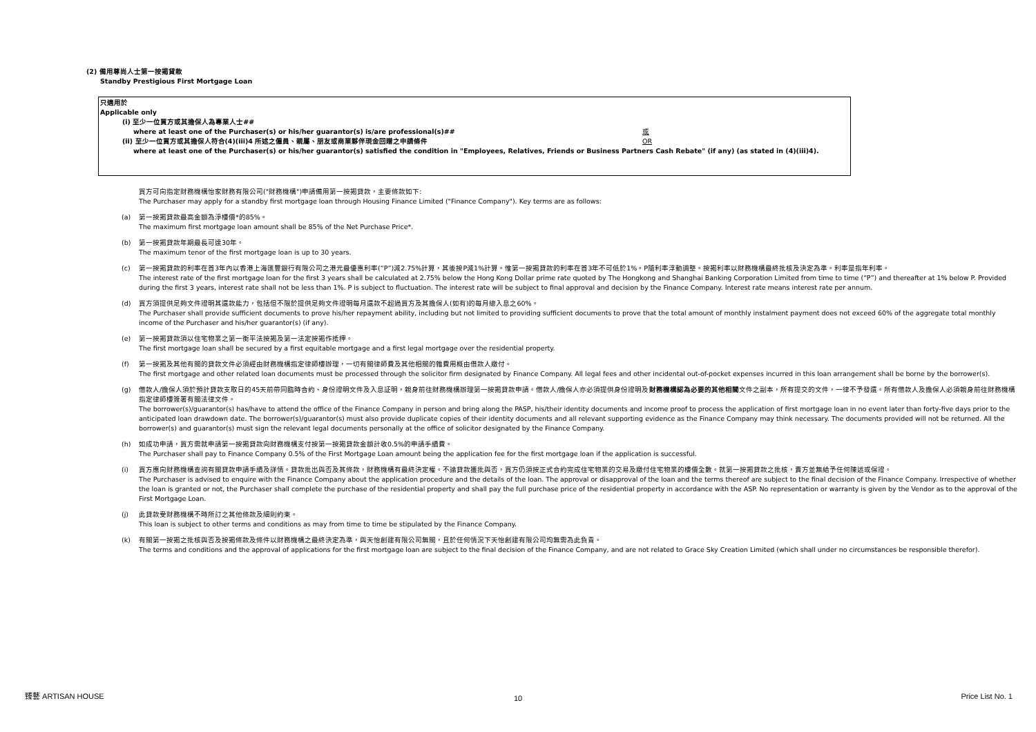(2) 備用尊尚人士第一按揭貸款
Standby Prestigious First Mortgage Loan
只適用於
Applicable only
(i) 至少一位買方或其擔保人為專業人士##
where at least one of the Purchaser(s) or his/her guarantor(s) is/are professional(s)##
或
OR
(ii) 至少一位買方或其擔保人符合(4)(iii)4 所述之僱員、親屬、朋友或商業夥伴現金回贈之申請條件
where at least one of the Purchaser(s) or his/her guarantor(s) satisfied the condition in "Employees, Relatives, Friends or Business Partners Cash Rebate" (if any) (as stated in (4)(iii)4).
買方可向指定財務機構怡家財務有限公司("財務機構")申請備用第一按揭貸款，主要條款如下:
The Purchaser may apply for a standby first mortgage loan through Housing Finance Limited ("Finance Company"). Key terms are as follows:
(a) 第一按揭貸款最高金額為淨樓價*的85%。
The maximum first mortgage loan amount shall be 85% of the Net Purchase Price*.
(b) 第一按揭貸款年期最長可達30年。
The maximum tenor of the first mortgage loan is up to 30 years.
(c) 第一按揭貸款的利率在首3年內以香港上海匯豐銀行有限公司之港元最優惠利率(“P”)減2.75%計算，其後按P減1%計算。惟第一按揭貸款的利率在首3年不可低於1%。P隨利率浮動調整。按揭利率以財務機構最終批核及決定為準。利率是指年利率。
The interest rate of the first mortgage loan for the first 3 years shall be calculated at 2.75% below the Hong Kong Dollar prime rate quoted by The Hongkong and Shanghai Banking Corporation Limited from time to time (“P”) and thereafter at 1% below P. Provided during the first 3 years, interest rate shall not be less than 1%. P is subject to fluctuation. The interest rate will be subject to final approval and decision by the Finance Company. Interest rate means interest rate per annum.
(d) 買方須提供足夠文件證明其還款能力，包括但不限於提供足夠文件證明每月還款不超過買方及其擔保人(如有)的每月總入息之60%。
The Purchaser shall provide sufficient documents to prove his/her repayment ability, including but not limited to providing sufficient documents to prove that the total amount of monthly instalment payment does not exceed 60% of the aggregate total monthly income of the Purchaser and his/her guarantor(s) (if any).
(e) 第一按揭貸款須以住宅物業之第一衡平法按揭及第一法定按揭作抵押。
The first mortgage loan shall be secured by a first equitable mortgage and a first legal mortgage over the residential property.
(f) 第一按揭及其他有關的貸款文件必須經由財務機構指定律師樓辦理，一切有關律師費及其他相關的雜費用概由借款人繳付。
The first mortgage and other related loan documents must be processed through the solicitor firm designated by Finance Company. All legal fees and other incidental out-of-pocket expenses incurred in this loan arrangement shall be borne by the borrower(s).
(g) 借款人/擔保人須於預計貸款支取日的45天前帶同臨時合約、身份證明文件及入息証明，親身前往財務機構辦理第一按揭貸款申請。借款人/擔保人亦必須提供身份證明及財務機構認為必要的其他相關文件之副本，所有提交的文件，一律不予發還。所有借款人及擔保人必須親身前往財務機構指定律師樓簽署有關法律文件。
The borrower(s)/guarantor(s) has/have to attend the office of the Finance Company in person and bring along the PASP, his/their identity documents and income proof to process the application of first mortgage loan in no event later than forty-five days prior to the anticipated loan drawdown date. The borrower(s)/guarantor(s) must also provide duplicate copies of their identity documents and all relevant supporting evidence as the Finance Company may think necessary. The documents provided will not be returned. All the borrower(s) and guarantor(s) must sign the relevant legal documents personally at the office of solicitor designated by the Finance Company.
(h) 如成功申請，買方需就申請第一按揭貸款向財務機構支付按第一按揭貸款金額計收0.5%的申請手續費。
The Purchaser shall pay to Finance Company 0.5% of the First Mortgage Loan amount being the application fee for the first mortgage loan if the application is successful.
(i) 買方應向財務機構查詢有關貸款申請手續及詳情。貸款批出與否及其條款，財務機構有最終決定權。不論貸款獲批與否，買方仍須按正式合約完成住宅物業的交易及繳付住宅物業的樓價全數。就第一按揭貸款之批核，賣方並無給予任何陳述或保證。
The Purchaser is advised to enquire with the Finance Company about the application procedure and the details of the loan. The approval or disapproval of the loan and the terms thereof are subject to the final decision of the Finance Company. Irrespective of whether the loan is granted or not, the Purchaser shall complete the purchase of the residential property and shall pay the full purchase price of the residential property in accordance with the ASP. No representation or warranty is given by the Vendor as to the approval of the First Mortgage Loan.
(j) 此貸款受財務機構不時所訂之其他條款及細則約束。
This loan is subject to other terms and conditions as may from time to time be stipulated by the Finance Company.
(k) 有關第一按揭之批核與否及按揭條款及條件以財務機構之最終決定為準，與天怡創建有限公司無關，且於任何情況下天怡創建有限公司均無需為此負責。
The terms and conditions and the approval of applications for the first mortgage loan are subject to the final decision of the Finance Company, and are not related to Grace Sky Creation Limited (which shall under no circumstances be responsible therefor).
臻藝 ARTISAN HOUSE 10 Price List No. 1